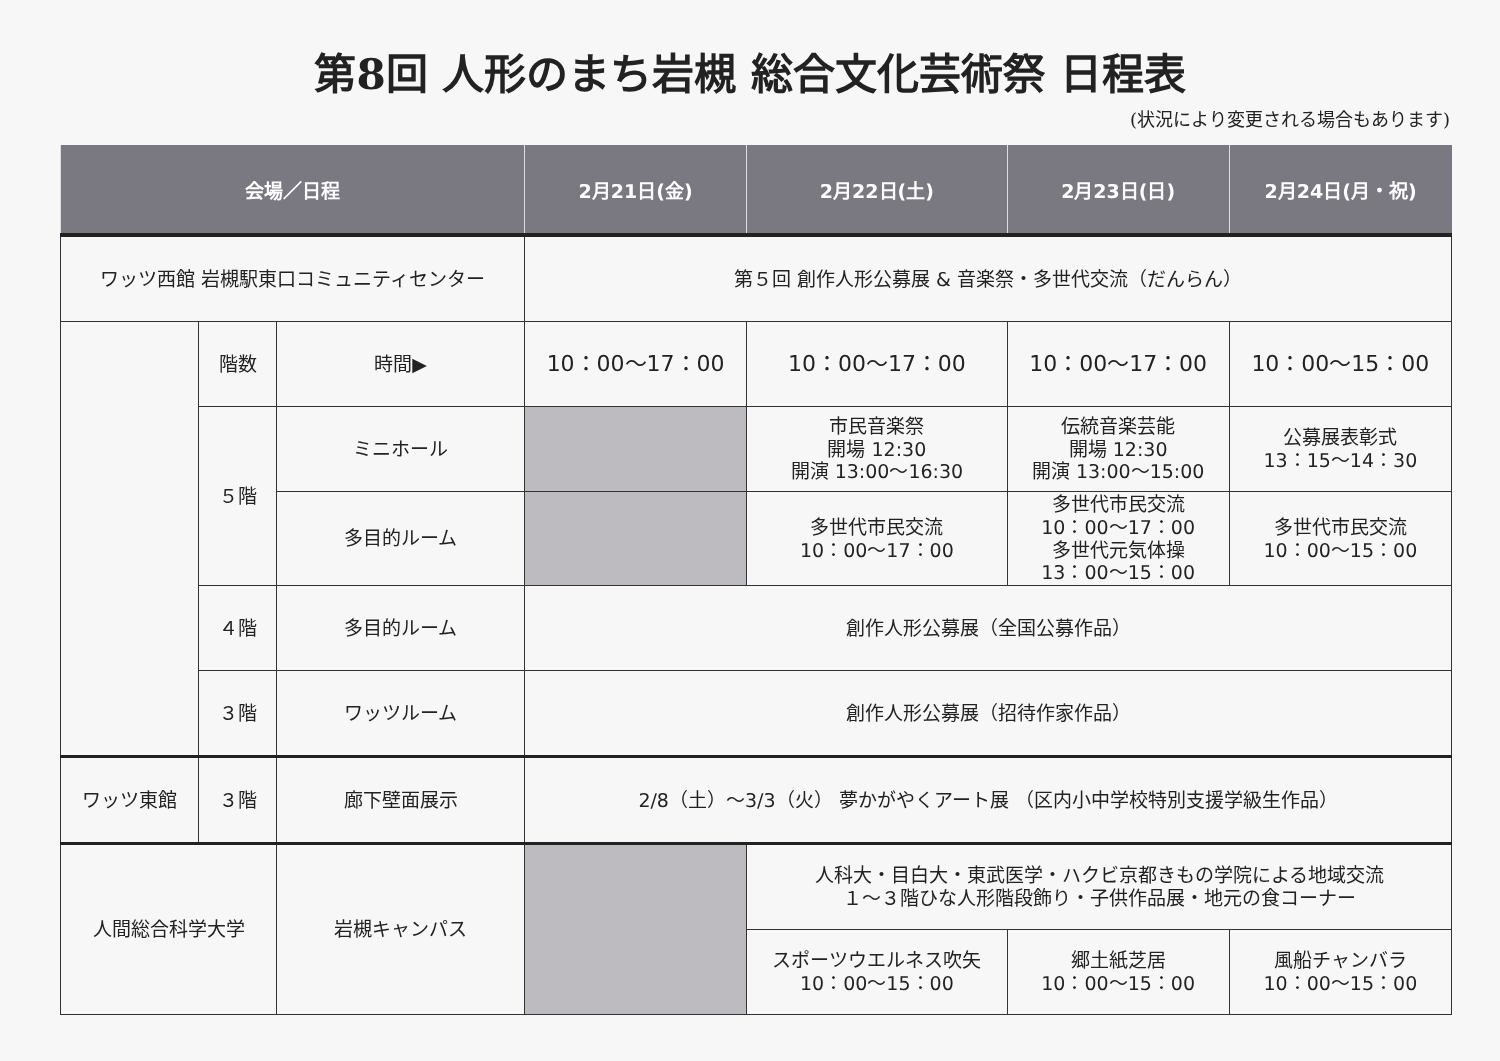第8回 人形のまち岩槻 総合文化芸術祭 日程表
(状況により変更される場合もあります)
| 会場／日程 | | | 2月21日(金) | 2月22日(土) | 2月23日(日) | 2月24日(月・祝) |
| --- | --- | --- | --- | --- | --- | --- |
| ワッツ西館 岩槻駅東口コミュニティセンター | | | 第５回 創作人形公募展 & 音楽祭・多世代交流（だんらん） | | | |
| | 階数 | 時間▶ | 10：00～17：00 | 10：00～17：00 | 10：00～17：00 | 10：00～15：00 |
| | ５階 | ミニホール | | 市民音楽祭 開場 12:30 開演 13:00～16:30 | 伝統音楽芸能 開場 12:30 開演 13:00～15:00 | 公募展表彰式 13：15～14：30 |
| | | 多目的ルーム | | 多世代市民交流 10：00～17：00 | 多世代市民交流 10：00～17：00 多世代元気体操 13：00～15：00 | 多世代市民交流 10：00～15：00 |
| | ４階 | 多目的ルーム | 創作人形公募展（全国公募作品） | | | |
| | ３階 | ワッツルーム | 創作人形公募展（招待作家作品） | | | |
| ワッツ東館 | ３階 | 廊下壁面展示 | 2/8（土）～3/3（火） 夢かがやくアート展 （区内小中学校特別支援学級生作品） | | | |
| 人間総合科学大学 | | 岩槻キャンパス | | 人科大・目白大・東武医学・ハクビ京都きもの学院による地域交流 １～３階ひな人形階段飾り・子供作品展・地元の食コーナー | | |
| | | | | スポーツウエルネス吹矢 10：00～15：00 | 郷土紙芝居 10：00～15：00 | 風船チャンバラ 10：00～15：00 |